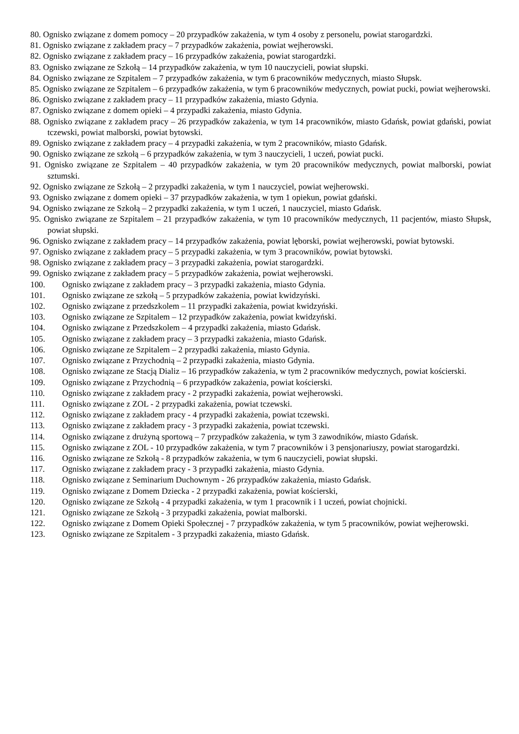80. Ognisko związane z domem pomocy – 20 przypadków zakażenia, w tym 4 osoby z personelu, powiat starogardzki.
81. Ognisko związane z zakładem pracy – 7 przypadków zakażenia, powiat wejherowski.
82. Ognisko związane z zakładem pracy – 16 przypadków zakażenia, powiat starogardzki.
83. Ognisko związane ze Szkołą – 14 przypadków zakażenia, w tym 10 nauczycieli, powiat słupski.
84. Ognisko związane ze Szpitalem – 7 przypadków zakażenia, w tym 6 pracowników medycznych, miasto Słupsk.
85. Ognisko związane ze Szpitalem – 6 przypadków zakażenia, w tym 6 pracowników medycznych, powiat pucki, powiat wejherowski.
86. Ognisko związane z zakładem pracy – 11 przypadków zakażenia, miasto Gdynia.
87. Ognisko związane z domem opieki – 4 przypadki zakażenia, miasto Gdynia.
88. Ognisko związane z zakładem pracy – 26 przypadków zakażenia, w tym 14 pracowników, miasto Gdańsk, powiat gdański, powiat tczewski, powiat malborski, powiat bytowski.
89. Ognisko związane z zakładem pracy – 4 przypadki zakażenia, w tym 2 pracowników, miasto Gdańsk.
90. Ognisko związane ze szkołą – 6 przypadków zakażenia, w tym 3 nauczycieli, 1 uczeń, powiat pucki.
91. Ognisko związane ze Szpitalem – 40 przypadków zakażenia, w tym 20 pracowników medycznych, powiat malborski, powiat sztumski.
92. Ognisko związane ze Szkołą – 2 przypadki zakażenia, w tym 1 nauczyciel, powiat wejherowski.
93. Ognisko związane z domem opieki – 37 przypadków zakażenia, w tym 1 opiekun, powiat gdański.
94. Ognisko związane ze Szkołą – 2 przypadki zakażenia, w tym 1 uczeń, 1 nauczyciel, miasto Gdańsk.
95. Ognisko związane ze Szpitalem – 21 przypadków zakażenia, w tym 10 pracowników medycznych, 11 pacjentów, miasto Słupsk, powiat słupski.
96. Ognisko związane z zakładem pracy – 14 przypadków zakażenia, powiat lęborski, powiat wejherowski, powiat bytowski.
97. Ognisko związane z zakładem pracy – 5 przypadki zakażenia, w tym 3 pracowników, powiat bytowski.
98. Ognisko związane z zakładem pracy – 3 przypadki zakażenia, powiat starogardzki.
99. Ognisko związane z zakładem pracy – 5 przypadków zakażenia, powiat wejherowski.
100. Ognisko związane z zakładem pracy – 3 przypadki zakażenia, miasto Gdynia.
101. Ognisko związane ze szkołą – 5 przypadków zakażenia, powiat kwidzyński.
102. Ognisko związane z przedszkolem – 11 przypadki zakażenia, powiat kwidzyński.
103. Ognisko związane ze Szpitalem – 12 przypadków zakażenia, powiat kwidzyński.
104. Ognisko związane z Przedszkolem – 4 przypadki zakażenia, miasto Gdańsk.
105. Ognisko związane z zakładem pracy – 3 przypadki zakażenia, miasto Gdańsk.
106. Ognisko związane ze Szpitalem – 2 przypadki zakażenia, miasto Gdynia.
107. Ognisko związane z Przychodnią – 2 przypadki zakażenia, miasto Gdynia.
108. Ognisko związane ze Stacją Dializ – 16 przypadków zakażenia, w tym 2 pracowników medycznych, powiat kościerski.
109. Ognisko związane z Przychodnią – 6 przypadków zakażenia, powiat kościerski.
110. Ognisko związane z zakładem pracy - 2 przypadki zakażenia, powiat wejherowski.
111. Ognisko związane z ZOL - 2 przypadki zakażenia, powiat tczewski.
112. Ognisko związane z zakładem pracy - 4 przypadki zakażenia, powiat tczewski.
113. Ognisko związane z zakładem pracy - 3 przypadki zakażenia, powiat tczewski.
114. Ognisko związane z drużyną sportową – 7 przypadków zakażenia, w tym 3 zawodników, miasto Gdańsk.
115. Ognisko związane z ZOL - 10 przypadków zakażenia, w tym 7 pracowników i 3 pensjonariuszy, powiat starogardzki.
116. Ognisko związane ze Szkołą - 8 przypadków zakażenia, w tym 6 nauczycieli, powiat słupski.
117. Ognisko związane z zakładem pracy - 3 przypadki zakażenia, miasto Gdynia.
118. Ognisko związane z Seminarium Duchownym - 26 przypadków zakażenia, miasto Gdańsk.
119. Ognisko związane z Domem Dziecka - 2 przypadki zakażenia, powiat kościerski,
120. Ognisko związane ze Szkołą - 4 przypadki zakażenia, w tym 1 pracownik i 1 uczeń, powiat chojnicki.
121. Ognisko związane ze Szkołą - 3 przypadki zakażenia, powiat malborski.
122. Ognisko związane z Domem Opieki Społecznej - 7 przypadków zakażenia, w tym 5 pracowników, powiat wejherowski.
123. Ognisko związane ze Szpitalem - 3 przypadki zakażenia, miasto Gdańsk.